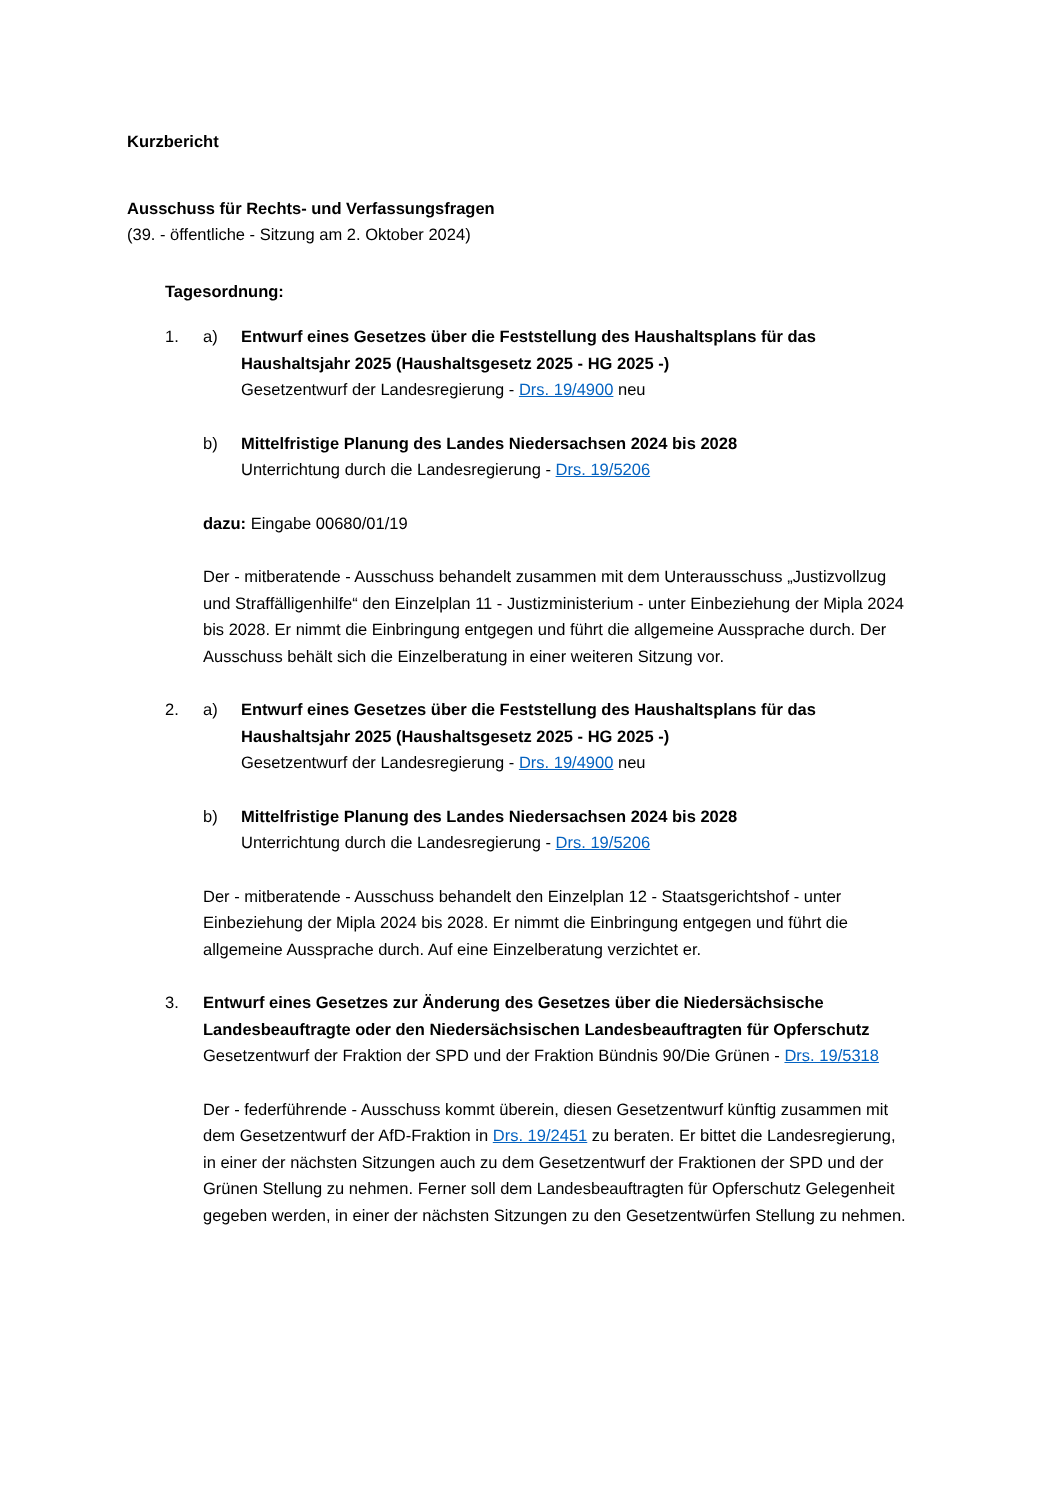Kurzbericht
Ausschuss für Rechts- und Verfassungsfragen
(39. - öffentliche - Sitzung am 2. Oktober 2024)
Tagesordnung:
1. a) Entwurf eines Gesetzes über die Feststellung des Haushaltsplans für das Haushaltsjahr 2025 (Haushaltsgesetz 2025 - HG 2025 -)
Gesetzentwurf der Landesregierung - Drs. 19/4900 neu
b) Mittelfristige Planung des Landes Niedersachsen 2024 bis 2028
Unterrichtung durch die Landesregierung - Drs. 19/5206
dazu: Eingabe 00680/01/19
Der - mitberatende - Ausschuss behandelt zusammen mit dem Unterausschuss „Justizvollzug und Straffälligenhilfe“ den Einzelplan 11 - Justizministerium - unter Einbeziehung der Mipla 2024 bis 2028. Er nimmt die Einbringung entgegen und führt die allgemeine Aussprache durch. Der Ausschuss behält sich die Einzelberatung in einer weiteren Sitzung vor.
2. a) Entwurf eines Gesetzes über die Feststellung des Haushaltsplans für das Haushaltsjahr 2025 (Haushaltsgesetz 2025 - HG 2025 -)
Gesetzentwurf der Landesregierung - Drs. 19/4900 neu
b) Mittelfristige Planung des Landes Niedersachsen 2024 bis 2028
Unterrichtung durch die Landesregierung - Drs. 19/5206
Der - mitberatende - Ausschuss behandelt den Einzelplan 12 - Staatsgerichtshof - unter Einbeziehung der Mipla 2024 bis 2028. Er nimmt die Einbringung entgegen und führt die allgemeine Aussprache durch. Auf eine Einzelberatung verzichtet er.
3. Entwurf eines Gesetzes zur Änderung des Gesetzes über die Niedersächsische Landesbeauftragte oder den Niedersächsischen Landesbeauftragten für Opferschutz
Gesetzentwurf der Fraktion der SPD und der Fraktion Bündnis 90/Die Grünen - Drs. 19/5318
Der - federführende - Ausschuss kommt überein, diesen Gesetzentwurf künftig zusammen mit dem Gesetzentwurf der AfD-Fraktion in Drs. 19/2451 zu beraten. Er bittet die Landesregierung, in einer der nächsten Sitzungen auch zu dem Gesetzentwurf der Fraktionen der SPD und der Grünen Stellung zu nehmen. Ferner soll dem Landesbeauftragten für Opferschutz Gelegenheit gegeben werden, in einer der nächsten Sitzungen zu den Gesetzentwürfen Stellung zu nehmen.